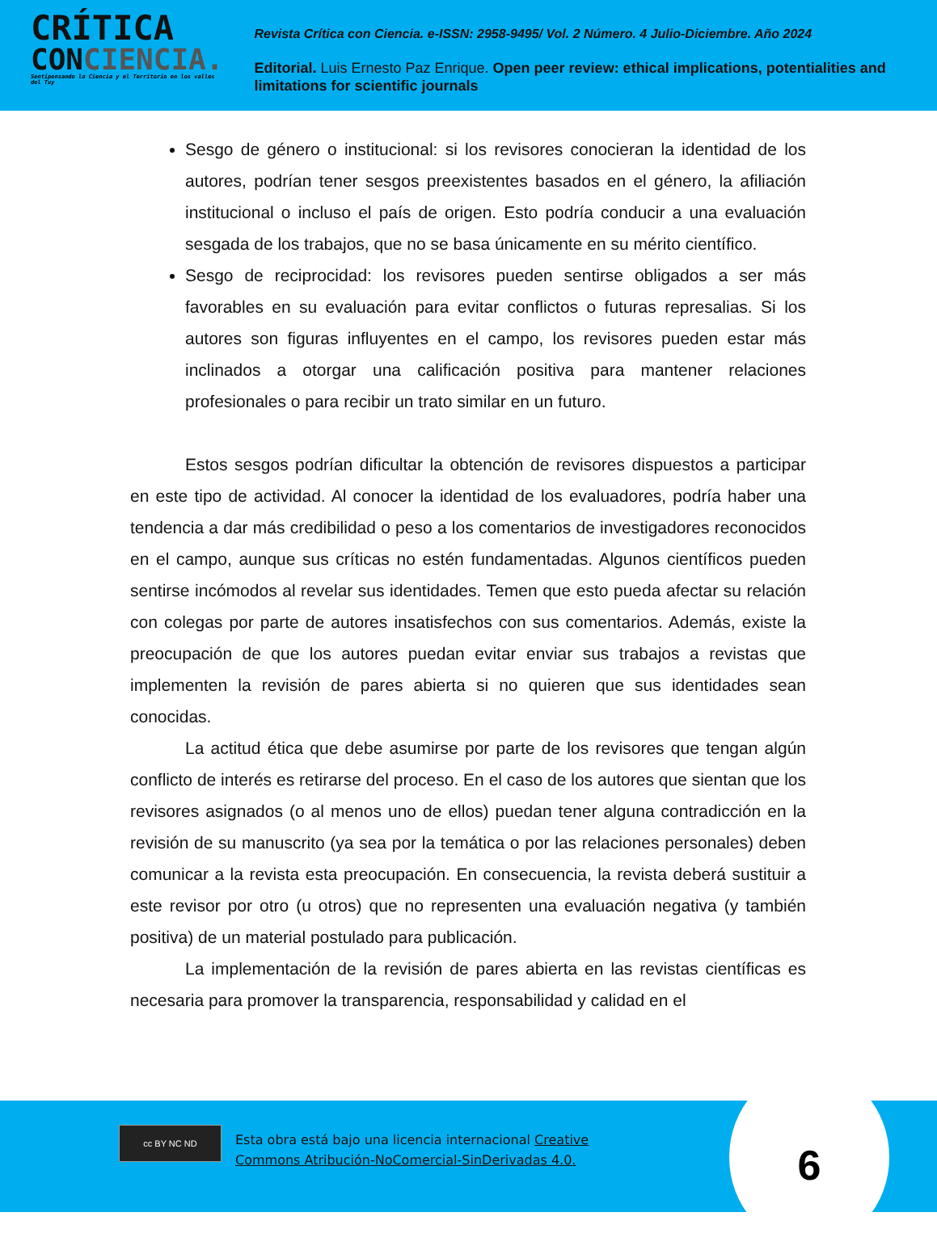CRÍTICA
CONCIENCIA.
Sentipensando la Ciencia y el Territorio en los valles del Tuy
Revista Crítica con Ciencia. e-ISSN: 2958-9495/ Vol. 2 Número. 4 Julio-Diciembre. Año 2024
Editorial. Luis Ernesto Paz Enrique. Open peer review: ethical implications, potentialities and limitations for scientific journals
Sesgo de género o institucional: si los revisores conocieran la identidad de los autores, podrían tener sesgos preexistentes basados en el género, la afiliación institucional o incluso el país de origen. Esto podría conducir a una evaluación sesgada de los trabajos, que no se basa únicamente en su mérito científico.
Sesgo de reciprocidad: los revisores pueden sentirse obligados a ser más favorables en su evaluación para evitar conflictos o futuras represalias. Si los autores son figuras influyentes en el campo, los revisores pueden estar más inclinados a otorgar una calificación positiva para mantener relaciones profesionales o para recibir un trato similar en un futuro.
Estos sesgos podrían dificultar la obtención de revisores dispuestos a participar en este tipo de actividad. Al conocer la identidad de los evaluadores, podría haber una tendencia a dar más credibilidad o peso a los comentarios de investigadores reconocidos en el campo, aunque sus críticas no estén fundamentadas. Algunos científicos pueden sentirse incómodos al revelar sus identidades. Temen que esto pueda afectar su relación con colegas por parte de autores insatisfechos con sus comentarios. Además, existe la preocupación de que los autores puedan evitar enviar sus trabajos a revistas que implementen la revisión de pares abierta si no quieren que sus identidades sean conocidas.
La actitud ética que debe asumirse por parte de los revisores que tengan algún conflicto de interés es retirarse del proceso. En el caso de los autores que sientan que los revisores asignados (o al menos uno de ellos) puedan tener alguna contradicción en la revisión de su manuscrito (ya sea por la temática o por las relaciones personales) deben comunicar a la revista esta preocupación. En consecuencia, la revista deberá sustituir a este revisor por otro (u otros) que no representen una evaluación negativa (y también positiva) de un material postulado para publicación.
La implementación de la revisión de pares abierta en las revistas científicas es necesaria para promover la transparencia, responsabilidad y calidad en el
cc BY NC ND
Esta obra está bajo una licencia internacional Creative
Commons Atribución-NoComercial-SinDerivadas 4.0.
6